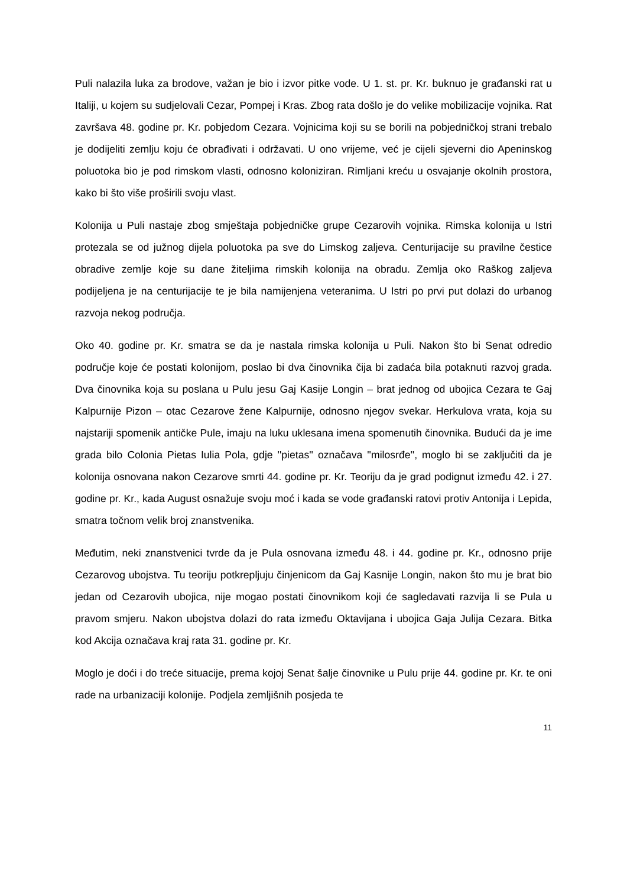Puli nalazila luka za brodove, važan je bio i izvor pitke vode. U 1. st. pr. Kr. buknuo je građanski rat u Italiji, u kojem su sudjelovali Cezar, Pompej i Kras. Zbog rata došlo je do velike mobilizacije vojnika. Rat završava 48. godine pr. Kr. pobjedom Cezara. Vojnicima koji su se borili na pobjedničkoj strani trebalo je dodijeliti zemlju koju će obrađivati i održavati. U ono vrijeme, već je cijeli sjeverni dio Apeninskog poluotoka bio je pod rimskom vlasti, odnosno koloniziran. Rimljani kreću u osvajanje okolnih prostora, kako bi što više proširili svoju vlast.
Kolonija u Puli nastaje zbog smještaja pobjedničke grupe Cezarovih vojnika. Rimska kolonija u Istri protezala se od južnog dijela poluotoka pa sve do Limskog zaljeva. Centurijacije su pravilne čestice obradive zemlje koje su dane žiteljima rimskih kolonija na obradu. Zemlja oko Raškog zaljeva podijeljena je na centurijacije te je bila namijenjena veteranima. U Istri po prvi put dolazi do urbanog razvoja nekog područja.
Oko 40. godine pr. Kr. smatra se da je nastala rimska kolonija u Puli. Nakon što bi Senat odredio područje koje će postati kolonijom, poslao bi dva činovnika čija bi zadaća bila potaknuti razvoj grada. Dva činovnika koja su poslana u Pulu jesu Gaj Kasije Longin – brat jednog od ubojica Cezara te Gaj Kalpurnije Pizon – otac Cezarove žene Kalpurnije, odnosno njegov svekar. Herkulova vrata, koja su najstariji spomenik antičke Pule, imaju na luku uklesana imena spomenutih činovnika. Budući da je ime grada bilo Colonia Pietas Iulia Pola, gdje ''pietas'' označava ''milosrđe'', moglo bi se zaključiti da je kolonija osnovana nakon Cezarove smrti 44. godine pr. Kr. Teoriju da je grad podignut između 42. i 27. godine pr. Kr., kada August osnažuje svoju moć i kada se vode građanski ratovi protiv Antonija i Lepida, smatra točnom velik broj znanstvenika.
Međutim, neki znanstvenici tvrde da je Pula osnovana između 48. i 44. godine pr. Kr., odnosno prije Cezarovog ubojstva. Tu teoriju potkrepljuju činjenicom da Gaj Kasnije Longin, nakon što mu je brat bio jedan od Cezarovih ubojica, nije mogao postati činovnikom koji će sagledavati razvija li se Pula u pravom smjeru. Nakon ubojstva dolazi do rata između Oktavijana i ubojica Gaja Julija Cezara. Bitka kod Akcija označava kraj rata 31. godine pr. Kr.
Moglo je doći i do treće situacije, prema kojoj Senat šalje činovnike u Pulu prije 44. godine pr. Kr. te oni rade na urbanizaciji kolonije. Podjela zemljišnih posjeda te
11